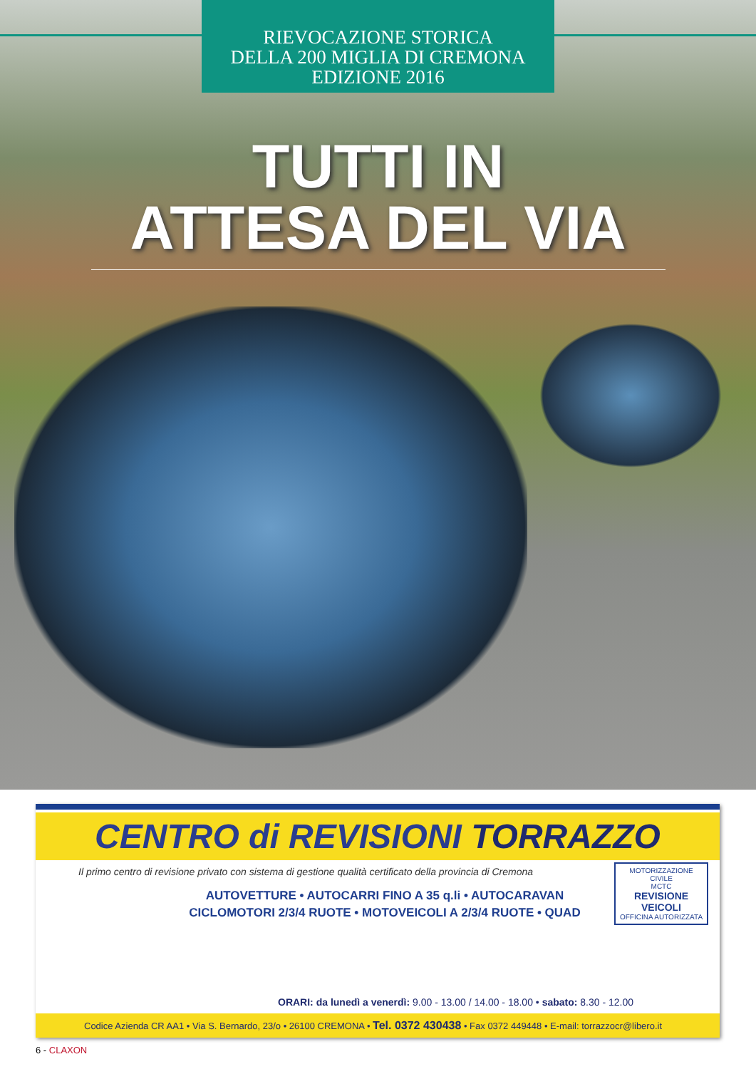RIEVOCAZIONE STORICA
DELLA 200 MIGLIA DI CREMONA
EDIZIONE 2016
TUTTI IN
ATTESA DEL VIA
CENTRO di REVISIONI TORRAZZO
Il primo centro di revisione privato con sistema di gestione qualità certificato della provincia di Cremona
AUTOVETTURE • AUTOCARRI FINO A 35 q.li • AUTOCARAVAN
CICLOMOTORI 2/3/4 RUOTE • MOTOVEICOLI A 2/3/4 RUOTE • QUAD
MOTORIZZAZIONE CIVILE
MCTC
REVISIONE VEICOLI
OFFICINA AUTORIZZATA
ORARI: da lunedì a venerdì: 9.00 - 13.00 / 14.00 - 18.00 • sabato: 8.30 - 12.00
Codice Azienda CR AA1 • Via S. Bernardo, 23/o • 26100 CREMONA • Tel. 0372 430438 • Fax 0372 449448 • E-mail: torrazzocr@libero.it
6 - CLAXON